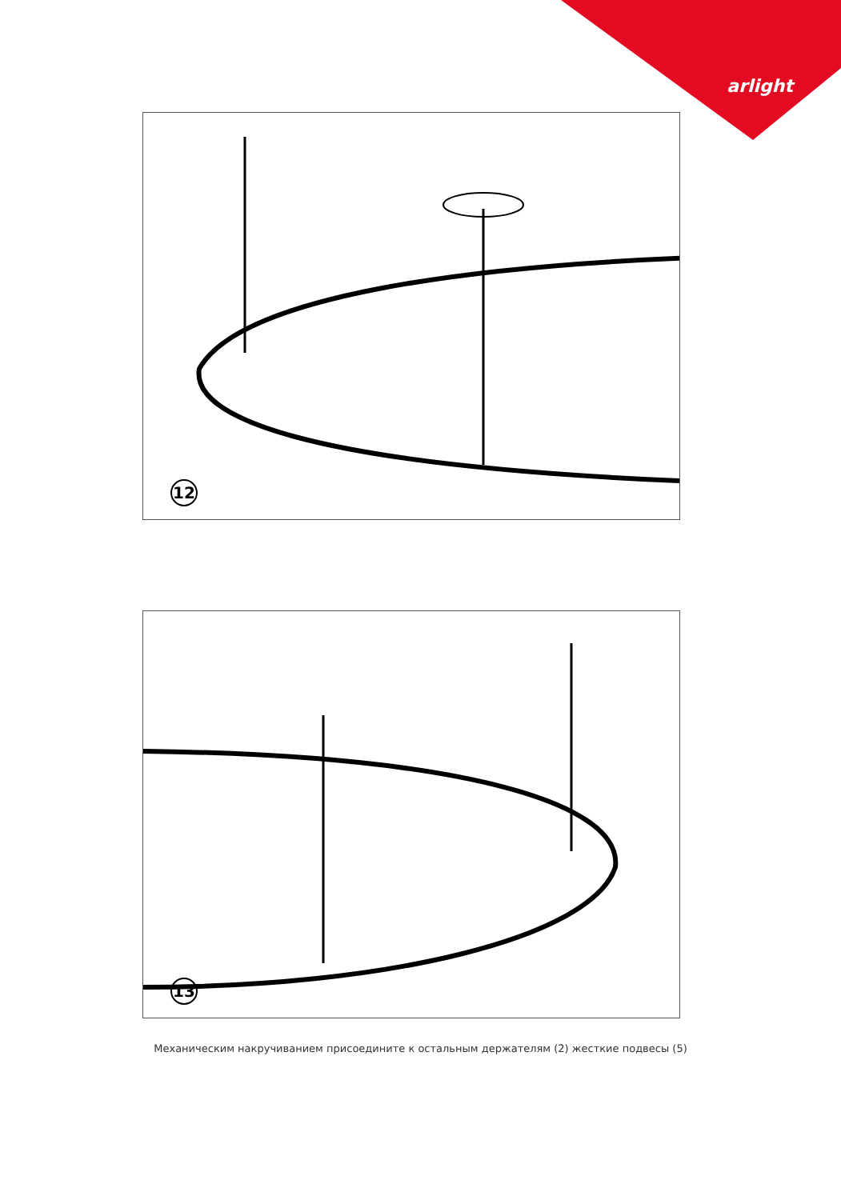arlight
12
13
Механическим накручиванием присоедините к остальным держателям (2) жесткие подвесы (5)